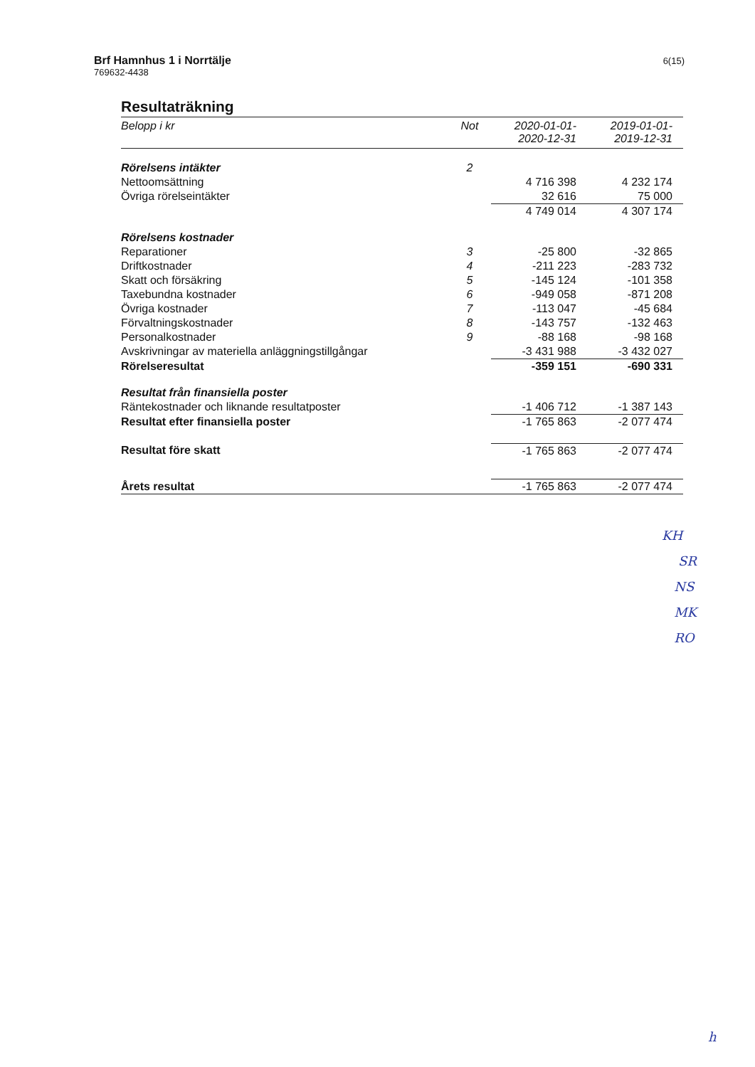Brf Hamnhus 1 i Norrtälje
769632-4438
6(15)
Resultaträkning
| Belopp i kr | Not | 2020-01-01- 2020-12-31 | 2019-01-01- 2019-12-31 |
| --- | --- | --- | --- |
| Rörelsens intäkter | 2 | | |
| Nettoomsättning | | 4 716 398 | 4 232 174 |
| Övriga rörelseintäkter | | 32 616 | 75 000 |
| | | 4 749 014 | 4 307 174 |
| Rörelsens kostnader | | | |
| Reparationer | 3 | -25 800 | -32 865 |
| Driftkostnader | 4 | -211 223 | -283 732 |
| Skatt och försäkring | 5 | -145 124 | -101 358 |
| Taxebundna kostnader | 6 | -949 058 | -871 208 |
| Övriga kostnader | 7 | -113 047 | -45 684 |
| Förvaltningskostnader | 8 | -143 757 | -132 463 |
| Personalkostnader | 9 | -88 168 | -98 168 |
| Avskrivningar av materiella anläggningstillgångar | | -3 431 988 | -3 432 027 |
| Rörelseresultat | | -359 151 | -690 331 |
| Resultat från finansiella poster | | | |
| Räntekostnader och liknande resultatposter | | -1 406 712 | -1 387 143 |
| Resultat efter finansiella poster | | -1 765 863 | -2 077 474 |
| Resultat före skatt | | -1 765 863 | -2 077 474 |
| Årets resultat | | -1 765 863 | -2 077 474 |
KH
SR
NS
MK
RO
h